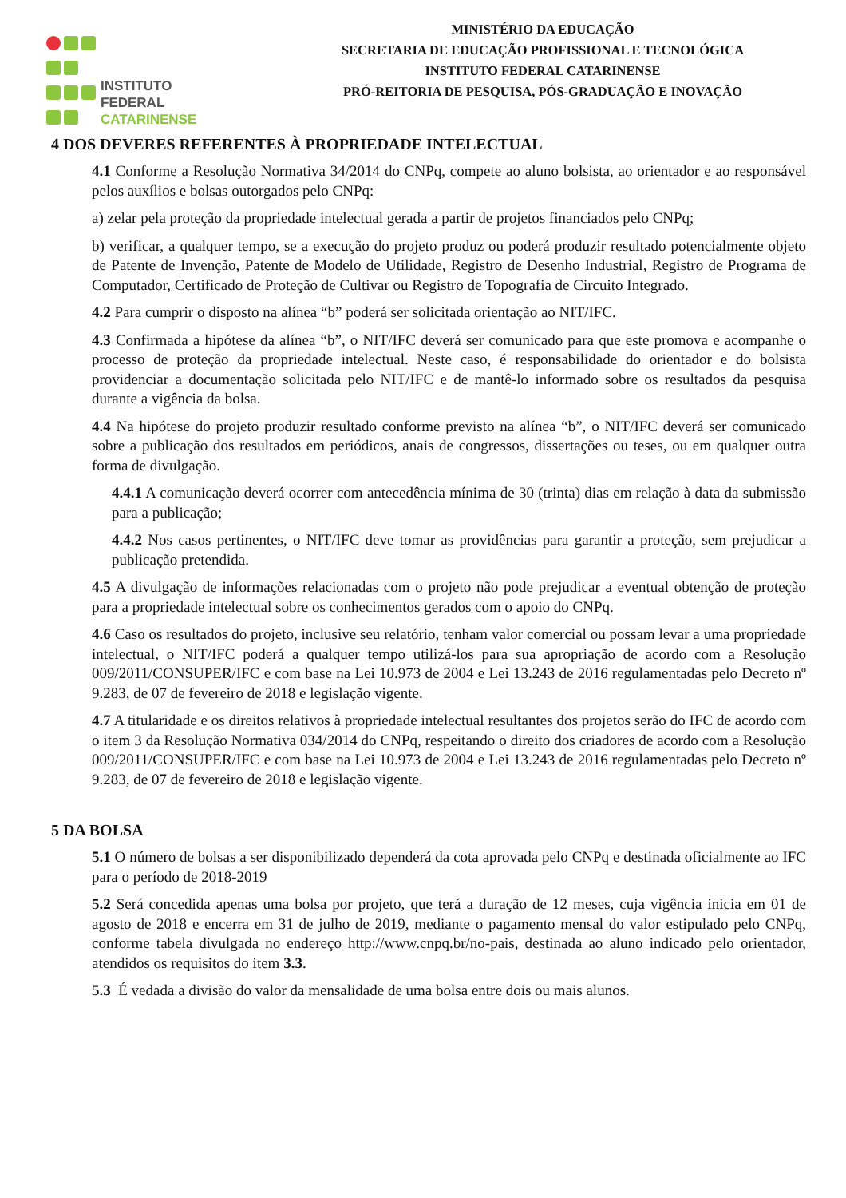INSTITUTO FEDERAL
CATARINENSE
MINISTÉRIO DA EDUCAÇÃO
SECRETARIA DE EDUCAÇÃO PROFISSIONAL E TECNOLÓGICA
INSTITUTO FEDERAL CATARINENSE
PRÓ-REITORIA DE PESQUISA, PÓS-GRADUAÇÃO E INOVAÇÃO
4 DOS DEVERES REFERENTES À PROPRIEDADE INTELECTUAL
4.1 Conforme a Resolução Normativa 34/2014 do CNPq, compete ao aluno bolsista, ao orientador e ao responsável pelos auxílios e bolsas outorgados pelo CNPq:
a) zelar pela proteção da propriedade intelectual gerada a partir de projetos financiados pelo CNPq;
b) verificar, a qualquer tempo, se a execução do projeto produz ou poderá produzir resultado potencialmente objeto de Patente de Invenção, Patente de Modelo de Utilidade, Registro de Desenho Industrial, Registro de Programa de Computador, Certificado de Proteção de Cultivar ou Registro de Topografia de Circuito Integrado.
4.2 Para cumprir o disposto na alínea “b” poderá ser solicitada orientação ao NIT/IFC.
4.3 Confirmada a hipótese da alínea “b”, o NIT/IFC deverá ser comunicado para que este promova e acompanhe o processo de proteção da propriedade intelectual. Neste caso, é responsabilidade do orientador e do bolsista providenciar a documentação solicitada pelo NIT/IFC e de mantê-lo informado sobre os resultados da pesquisa durante a vigência da bolsa.
4.4 Na hipótese do projeto produzir resultado conforme previsto na alínea “b”, o NIT/IFC deverá ser comunicado sobre a publicação dos resultados em periódicos, anais de congressos, dissertações ou teses, ou em qualquer outra forma de divulgação.
4.4.1 A comunicação deverá ocorrer com antecedência mínima de 30 (trinta) dias em relação à data da submissão para a publicação;
4.4.2 Nos casos pertinentes, o NIT/IFC deve tomar as providências para garantir a proteção, sem prejudicar a publicação pretendida.
4.5 A divulgação de informações relacionadas com o projeto não pode prejudicar a eventual obtenção de proteção para a propriedade intelectual sobre os conhecimentos gerados com o apoio do CNPq.
4.6 Caso os resultados do projeto, inclusive seu relatório, tenham valor comercial ou possam levar a uma propriedade intelectual, o NIT/IFC poderá a qualquer tempo utilizá-los para sua apropriação de acordo com a Resolução 009/2011/CONSUPER/IFC e com base na Lei 10.973 de 2004 e Lei 13.243 de 2016 regulamentadas pelo Decreto nº 9.283, de 07 de fevereiro de 2018 e legislação vigente.
4.7 A titularidade e os direitos relativos à propriedade intelectual resultantes dos projetos serão do IFC de acordo com o item 3 da Resolução Normativa 034/2014 do CNPq, respeitando o direito dos criadores de acordo com a Resolução 009/2011/CONSUPER/IFC e com base na Lei 10.973 de 2004 e Lei 13.243 de 2016 regulamentadas pelo Decreto nº 9.283, de 07 de fevereiro de 2018 e legislação vigente.
5 DA BOLSA
5.1 O número de bolsas a ser disponibilizado dependerá da cota aprovada pelo CNPq e destinada oficialmente ao IFC para o período de 2018-2019
5.2 Será concedida apenas uma bolsa por projeto, que terá a duração de 12 meses, cuja vigência inicia em 01 de agosto de 2018 e encerra em 31 de julho de 2019, mediante o pagamento mensal do valor estipulado pelo CNPq, conforme tabela divulgada no endereço http://www.cnpq.br/no-pais, destinada ao aluno indicado pelo orientador, atendidos os requisitos do item 3.3.
5.3 É vedada a divisão do valor da mensalidade de uma bolsa entre dois ou mais alunos.